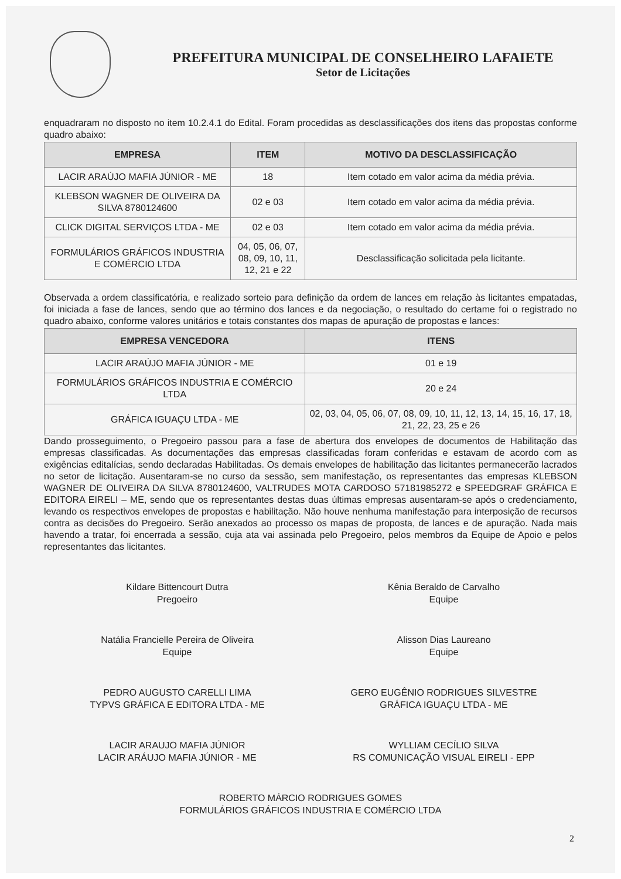PREFEITURA MUNICIPAL DE CONSELHEIRO LAFAIETE
Setor de Licitações
enquadraram no disposto no item 10.2.4.1 do Edital. Foram procedidas as desclassificações dos itens das propostas conforme quadro abaixo:
| EMPRESA | ITEM | MOTIVO DA DESCLASSIFICAÇÃO |
| --- | --- | --- |
| LACIR ARAÚJO MAFIA JÚNIOR - ME | 18 | Item cotado em valor acima da média prévia. |
| KLEBSON WAGNER DE OLIVEIRA DA SILVA 8780124600 | 02 e 03 | Item cotado em valor acima da média prévia. |
| CLICK DIGITAL SERVIÇOS LTDA - ME | 02 e 03 | Item cotado em valor acima da média prévia. |
| FORMULÁRIOS GRÁFICOS INDUSTRIA E COMÉRCIO LTDA | 04, 05, 06, 07, 08, 09, 10, 11, 12, 21 e 22 | Desclassificação solicitada pela licitante. |
Observada a ordem classificatória, e realizado sorteio para definição da ordem de lances em relação às licitantes empatadas, foi iniciada a fase de lances, sendo que ao término dos lances e da negociação, o resultado do certame foi o registrado no quadro abaixo, conforme valores unitários e totais constantes dos mapas de apuração de propostas e lances:
| EMPRESA VENCEDORA | ITENS |
| --- | --- |
| LACIR ARAÚJO MAFIA JÚNIOR - ME | 01 e 19 |
| FORMULÁRIOS GRÁFICOS INDUSTRIA E COMÉRCIO LTDA | 20 e 24 |
| GRÁFICA IGUAÇU LTDA - ME | 02, 03, 04, 05, 06, 07, 08, 09, 10, 11, 12, 13, 14, 15, 16, 17, 18, 21, 22, 23, 25 e 26 |
Dando prosseguimento, o Pregoeiro passou para a fase de abertura dos envelopes de documentos de Habilitação das empresas classificadas. As documentações das empresas classificadas foram conferidas e estavam de acordo com as exigências editalícias, sendo declaradas Habilitadas. Os demais envelopes de habilitação das licitantes permanecerão lacrados no setor de licitação. Ausentaram-se no curso da sessão, sem manifestação, os representantes das empresas KLEBSON WAGNER DE OLIVEIRA DA SILVA 8780124600, VALTRUDES MOTA CARDOSO 57181985272 e SPEEDGRAF GRÁFICA E EDITORA EIRELI – ME, sendo que os representantes destas duas últimas empresas ausentaram-se após o credenciamento, levando os respectivos envelopes de propostas e habilitação. Não houve nenhuma manifestação para interposição de recursos contra as decisões do Pregoeiro. Serão anexados ao processo os mapas de proposta, de lances e de apuração. Nada mais havendo a tratar, foi encerrada a sessão, cuja ata vai assinada pelo Pregoeiro, pelos membros da Equipe de Apoio e pelos representantes das licitantes.
Kildare Bittencourt Dutra
Pregoeiro
Kênia Beraldo de Carvalho
Equipe
Natália Francielle Pereira de Oliveira
Equipe
Alisson Dias Laureano
Equipe
PEDRO AUGUSTO CARELLI LIMA
TYPVS GRÁFICA E EDITORA LTDA - ME
GERO EUGÊNIO RODRIGUES SILVESTRE
GRÁFICA IGUAÇU LTDA - ME
LACIR ARAUJO MAFIA JÚNIOR
LACIR ARÁUJO MAFIA JÚNIOR - ME
WYLLIAM CECÍLIO SILVA
RS COMUNICAÇÃO VISUAL EIRELI - EPP
ROBERTO MÁRCIO RODRIGUES GOMES
FORMULÁRIOS GRÁFICOS INDUSTRIA E COMÉRCIO LTDA
2